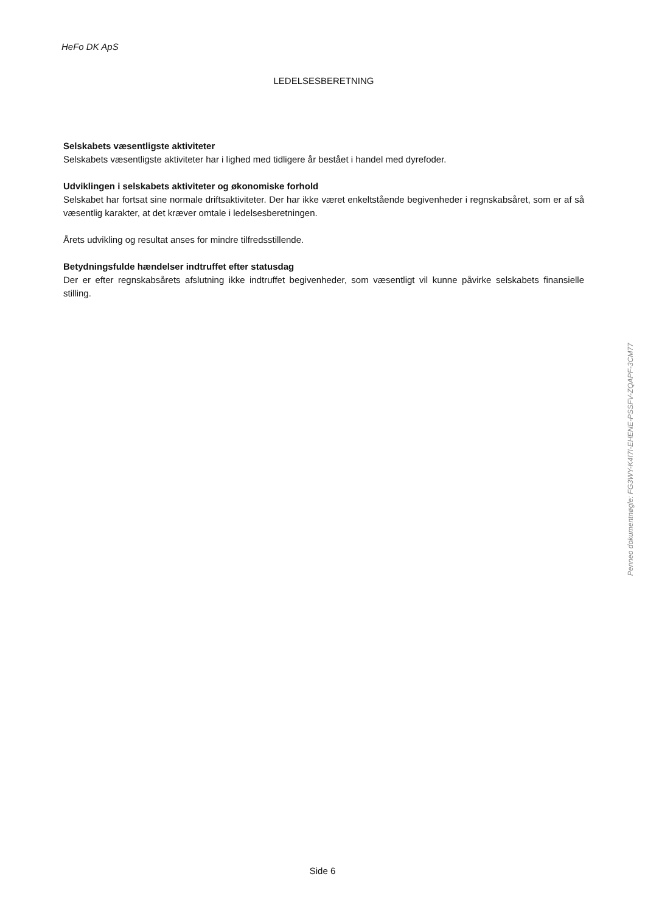HeFo DK ApS
LEDELSESBERETNING
Selskabets væsentligste aktiviteter
Selskabets væsentligste aktiviteter har i lighed med tidligere år bestået i handel med dyrefoder.
Udviklingen i selskabets aktiviteter og økonomiske forhold
Selskabet har fortsat sine normale driftsaktiviteter. Der har ikke været enkeltstående begivenheder i regnskabsåret, som er af så væsentlig karakter, at det kræver omtale i ledelsesberetningen.
Årets udvikling og resultat anses for mindre tilfredsstillende.
Betydningsfulde hændelser indtruffet efter statusdag
Der er efter regnskabsårets afslutning ikke indtruffet begivenheder, som væsentligt vil kunne påvirke selskabets finansielle stilling.
Side 6
Penneo dokumentnøgle: FG3WY-K4I7I-EHENE-PSSFV-ZQAPF-3CM77